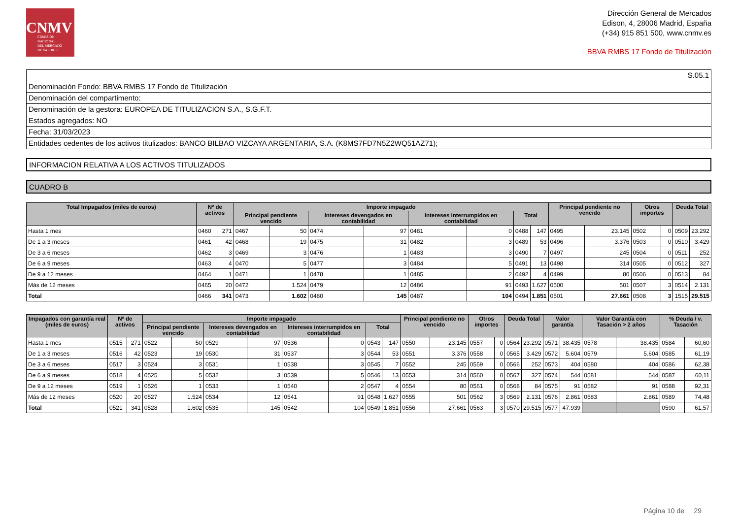CNMV
COMISIÓN
NACIONAL
DEL MERCADO
DE VALORES
Dirección General de Mercados
Edison, 4, 28006 Madrid, España
(+34) 915 851 500, www.cnmv.es
BBVA RMBS 17 Fondo de Titulización
S.05.1
Denominación Fondo: BBVA RMBS 17 Fondo de Titulización
Denominación del compartimento:
Denominación de la gestora: EUROPEA DE TITULIZACION S.A., S.G.F.T.
Estados agregados: NO
Fecha: 31/03/2023
Entidades cedentes de los activos titulizados: BANCO BILBAO VIZCAYA ARGENTARIA, S.A. (K8MS7FD7N5Z2WQ51AZ71);
INFORMACION RELATIVA A LOS ACTIVOS TITULIZADOS
CUADRO B
| Total Impagados (miles de euros) | Nº de activos | | Importe impagado | | | | | | | | Principal pendiente no vencido | | Otros importes | | Deuda Total | |
| --- | --- | --- | --- | --- | --- | --- | --- | --- | --- | --- | --- | --- | --- | --- | --- | --- |
| | | | Principal pendiente vencido | | Intereses devengados en contabilidad | | Intereses interrumpidos en contabilidad | | Total | | | | | | | |
| Hasta 1 mes | 0460 | 271 | 0467 | 50 | 0474 | 97 | 0481 | 0 | 0488 | 147 | 0495 | 23.145 | 0502 | 0 | 0509 | 23.292 |
| De 1 a 3 meses | 0461 | 42 | 0468 | 19 | 0475 | 31 | 0482 | 3 | 0489 | 53 | 0496 | 3.376 | 0503 | 0 | 0510 | 3.429 |
| De 3 a 6 meses | 0462 | 3 | 0469 | 3 | 0476 | 1 | 0483 | 3 | 0490 | 7 | 0497 | 245 | 0504 | 0 | 0511 | 252 |
| De 6 a 9 meses | 0463 | 4 | 0470 | 5 | 0477 | 3 | 0484 | 5 | 0491 | 13 | 0498 | 314 | 0505 | 0 | 0512 | 327 |
| De 9 a 12 meses | 0464 | 1 | 0471 | 1 | 0478 | 1 | 0485 | 2 | 0492 | 4 | 0499 | 80 | 0506 | 0 | 0513 | 84 |
| Más de 12 meses | 0465 | 20 | 0472 | 1.524 | 0479 | 12 | 0486 | 91 | 0493 | 1.627 | 0500 | 501 | 0507 | 3 | 0514 | 2.131 |
| Total | 0466 | 341 | 0473 | 1.602 | 0480 | 145 | 0487 | 104 | 0494 | 1.851 | 0501 | 27.661 | 0508 | 3 | 1515 | 29.515 |
| Impagados con garantía real (miles de euros) | Nº de activos | | Importe impagado | | | | | | | | Principal pendiente no vencido | | Otros importes | | Deuda Total | | Valor garantía | | Valor Garantía con Tasación > 2 años | | % Deuda / v. Tasación | |
| --- | --- | --- | --- | --- | --- | --- | --- | --- | --- | --- | --- | --- | --- | --- | --- | --- | --- | --- | --- | --- | --- | --- |
| | | | Principal pendiente vencido | | Intereses devengados en contabilidad | | Intereses interrumpidos en contabilidad | | Total | | | | | | | | | | | | | |
| Hasta 1 mes | 0515 | 271 | 0522 | 50 | 0529 | 97 | 0536 | 0 | 0543 | 147 | 0550 | 23.145 | 0557 | 0 | 0564 | 23.292 | 0571 | 38.435 | 0578 | 38.435 | 0584 | 60,60 |
| De 1 a 3 meses | 0516 | 42 | 0523 | 19 | 0530 | 31 | 0537 | 3 | 0544 | 53 | 0551 | 3.376 | 0558 | 0 | 0565 | 3.429 | 0572 | 5.604 | 0579 | 5.604 | 0585 | 61,19 |
| De 3 a 6 meses | 0517 | 3 | 0524 | 3 | 0531 | 1 | 0538 | 3 | 0545 | 7 | 0552 | 245 | 0559 | 0 | 0566 | 252 | 0573 | 404 | 0580 | 404 | 0586 | 62,38 |
| De 6 a 9 meses | 0518 | 4 | 0525 | 5 | 0532 | 3 | 0539 | 5 | 0546 | 13 | 0553 | 314 | 0560 | 0 | 0567 | 327 | 0574 | 544 | 0581 | 544 | 0587 | 60,11 |
| De 9 a 12 meses | 0519 | 1 | 0526 | 1 | 0533 | 1 | 0540 | 2 | 0547 | 4 | 0554 | 80 | 0561 | 0 | 0568 | 84 | 0575 | 91 | 0582 | 91 | 0588 | 92,31 |
| Más de 12 meses | 0520 | 20 | 0527 | 1.524 | 0534 | 12 | 0541 | 91 | 0548 | 1.627 | 0555 | 501 | 0562 | 3 | 0569 | 2.131 | 0576 | 2.861 | 0583 | 2.861 | 0589 | 74,48 |
| Total | 0521 | 341 | 0528 | 1.602 | 0535 | 145 | 0542 | 104 | 0549 | 1.851 | 0556 | 27.661 | 0563 | 3 | 0570 | 29.515 | 0577 | 47.939 | | | 0590 | 61,57 |
Página 10 de 29